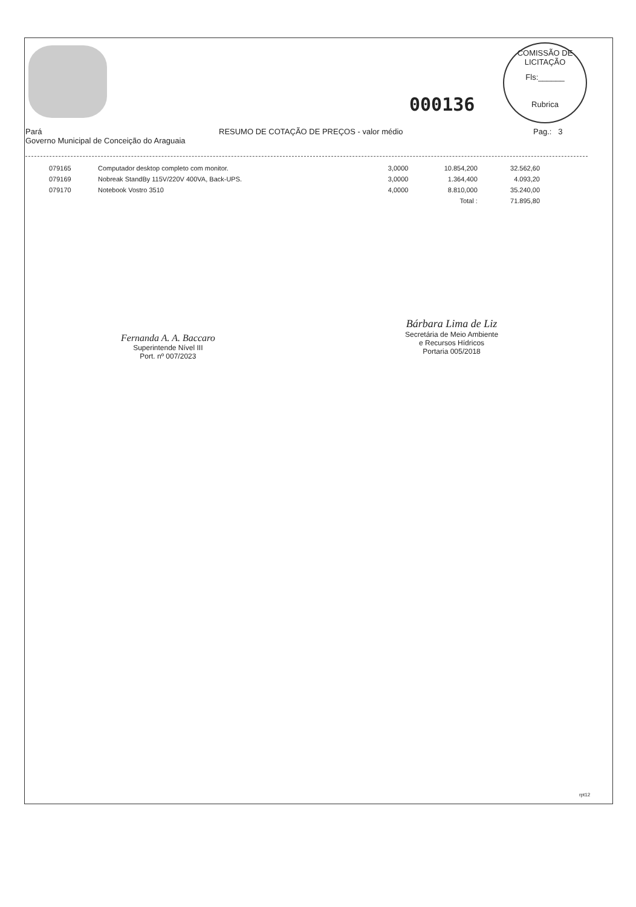000136
COMISSÃO DE LICITAÇÃO
Fls:______
Rubrica
Pará
Governo Municipal de Conceição do Araguaia
RESUMO DE COTAÇÃO DE PREÇOS - valor médio Pag.: 3
| 079165 | Computador desktop completo com monitor. | 3,0000 | 10.854,200 | 32.562,60 |
| 079169 | Nobreak StandBy 115V/220V 400VA, Back-UPS. | 3,0000 | 1.364,400 | 4.093,20 |
| 079170 | Notebook Vostro 3510 | 4,0000 | 8.810,000 | 35.240,00 |
| | | | Total : | 71.895,80 |
Fernanda A. A. Baccaro
Superintende Nível III
Port. nº 007/2023
Bárbara Lima de Liz
Secretária de Meio Ambiente
e Recursos Hídricos
Portaria 005/2018
rpt12